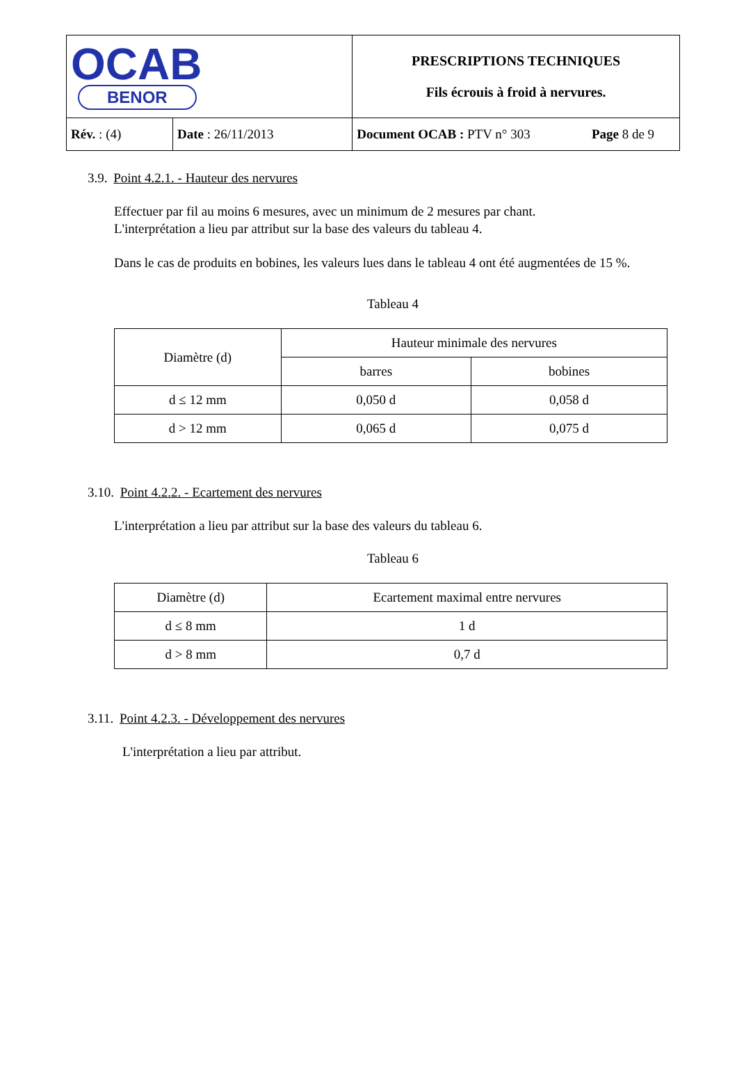| OCAB BENOR | | PRESCRIPTIONS TECHNIQUES Fils écrouis à froid à nervures. | |
| Rév. : (4) | Date : 26/11/2013 | Document OCAB : PTV n° 303 | Page 8 de 9 |
3.9. Point 4.2.1. - Hauteur des nervures
Effectuer par fil au moins 6 mesures, avec un minimum de 2 mesures par chant.
L'interprétation a lieu par attribut sur la base des valeurs du tableau 4.
Dans le cas de produits en bobines, les valeurs lues dans le tableau 4 ont été augmentées de 15 %.
Tableau 4
| Diamètre (d) | Hauteur minimale des nervures | |
| --- | --- | --- |
| | barres | bobines |
| d ≤ 12 mm | 0,050 d | 0,058 d |
| d > 12 mm | 0,065 d | 0,075 d |
3.10. Point 4.2.2. - Ecartement des nervures
L'interprétation a lieu par attribut sur la base des valeurs du tableau 6.
Tableau 6
| Diamètre (d) | Ecartement maximal entre nervures |
| --- | --- |
| d ≤ 8 mm | 1 d |
| d > 8 mm | 0,7 d |
3.11. Point 4.2.3. - Développement des nervures
L'interprétation a lieu par attribut.